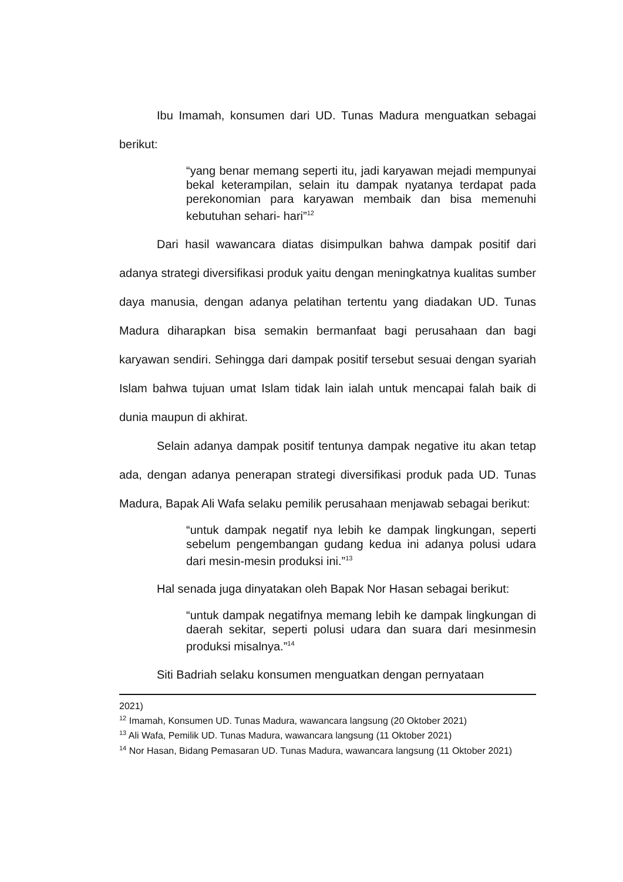Ibu Imamah, konsumen dari UD. Tunas Madura menguatkan sebagai berikut:
“yang benar memang seperti itu, jadi karyawan mejadi mempunyai bekal keterampilan, selain itu dampak nyatanya terdapat pada perekonomian para karyawan membaik dan bisa memenuhi kebutuhan sehari- hari”<sup>12</sup>
Dari hasil wawancara diatas disimpulkan bahwa dampak positif dari adanya strategi diversifikasi produk yaitu dengan meningkatnya kualitas sumber daya manusia, dengan adanya pelatihan tertentu yang diadakan UD. Tunas Madura diharapkan bisa semakin bermanfaat bagi perusahaan dan bagi karyawan sendiri. Sehingga dari dampak positif tersebut sesuai dengan syariah Islam bahwa tujuan umat Islam tidak lain ialah untuk mencapai falah baik di dunia maupun di akhirat.
Selain adanya dampak positif tentunya dampak negative itu akan tetap ada, dengan adanya penerapan strategi diversifikasi produk pada UD. Tunas Madura, Bapak Ali Wafa selaku pemilik perusahaan menjawab sebagai berikut:
“untuk dampak negatif nya lebih ke dampak lingkungan, seperti sebelum pengembangan gudang kedua ini adanya polusi udara dari mesin-mesin produksi ini.”<sup>13</sup>
Hal senada juga dinyatakan oleh Bapak Nor Hasan sebagai berikut:
“untuk dampak negatifnya memang lebih ke dampak lingkungan di daerah sekitar, seperti polusi udara dan suara dari mesinmesin produksi misalnya.”<sup>14</sup>
Siti Badriah selaku konsumen menguatkan dengan pernyataan
2021)
<sup>12</sup> Imamah, Konsumen UD. Tunas Madura, wawancara langsung (20 Oktober 2021)
<sup>13</sup> Ali Wafa, Pemilik UD. Tunas Madura, wawancara langsung (11 Oktober 2021)
<sup>14</sup> Nor Hasan, Bidang Pemasaran UD. Tunas Madura, wawancara langsung (11 Oktober 2021)